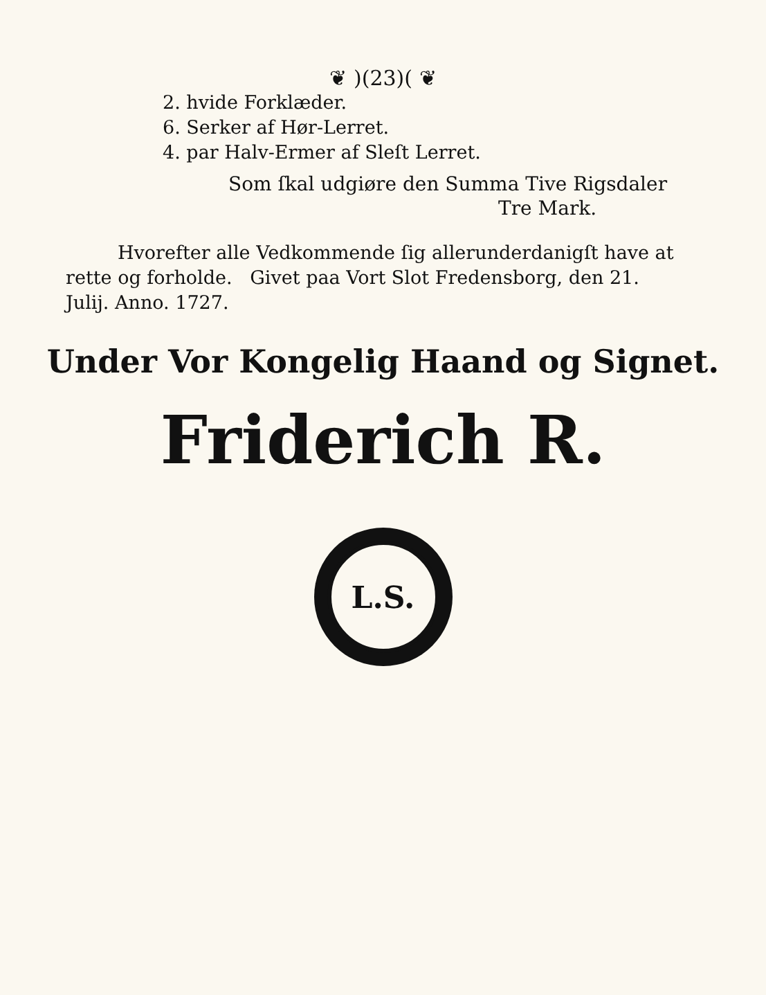❦ )(23)( ❦
2. hvide Forklæder.
6. Serker af Hør-Lerret.
4. par Halv-Ermer af Sleſt Lerret.
Som ſkal udgiøre den Summa Tive Rigsdaler
Tre Mark.
Hvorefter alle Vedkommende ſig allerunderdanigſt have at rette og forholde. Givet paa Vort Slot Fredensborg, den 21. Julij. Anno. 1727.
Under Vor Kongelig Haand og Signet.
Friderich R.
L.S.